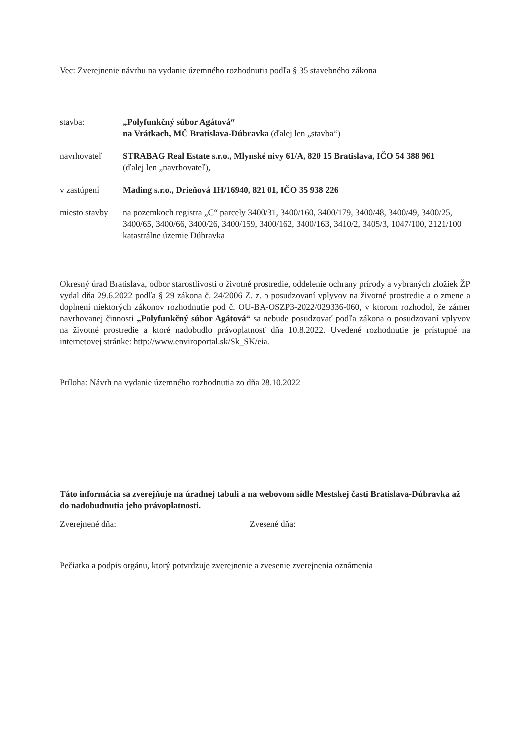Vec: Zverejnenie návrhu na vydanie územného rozhodnutia podľa § 35 stavebného zákona
| stavba: | „Polyfunkčný súbor Agátová“ na Vrátkach, MČ Bratislava-Dúbravka (ďalej len „stavba“) |
| navrhovateľ | STRABAG Real Estate s.r.o., Mlynské nivy 61/A, 820 15 Bratislava, IČO 54 388 961 (ďalej len „navrhovateľ), |
| v zastúpení | Mading s.r.o., Drieňová 1H/16940, 821 01, IČO 35 938 226 |
| miesto stavby | na pozemkoch registra „C“ parcely 3400/31, 3400/160, 3400/179, 3400/48, 3400/49, 3400/25, 3400/65, 3400/66, 3400/26, 3400/159, 3400/162, 3400/163, 3410/2, 3405/3, 1047/100, 2121/100 katastrálne územie Dúbravka |
Okresný úrad Bratislava, odbor starostlivosti o životné prostredie, oddelenie ochrany prírody a vybraných zložiek ŽP vydal dňa 29.6.2022 podľa § 29 zákona č. 24/2006 Z. z. o posudzovaní vplyvov na životné prostredie a o zmene a doplnení niektorých zákonov rozhodnutie pod č. OU-BA-OSZP3-2022/029336-060, v ktorom rozhodol, že zámer navrhovanej činnosti „Polyfunkčný súbor Agátová“ sa nebude posudzovať podľa zákona o posudzovaní vplyvov na životné prostredie a ktoré nadobudlo právoplatnosť dňa 10.8.2022. Uvedené rozhodnutie je prístupné na internetovej stránke: http://www.enviroportal.sk/Sk_SK/eia.
Príloha: Návrh na vydanie územného rozhodnutia zo dňa 28.10.2022
Táto informácia sa zverejňuje na úradnej tabuli a na webovom sídle Mestskej časti Bratislava-Dúbravka až do nadobudnutia jeho právoplatnosti.
Zverejnené dňa: Zvesené dňa:
Pečiatka a podpis orgánu, ktorý potvrdzuje zverejnenie a zvesenie zverejnenia oznámenia